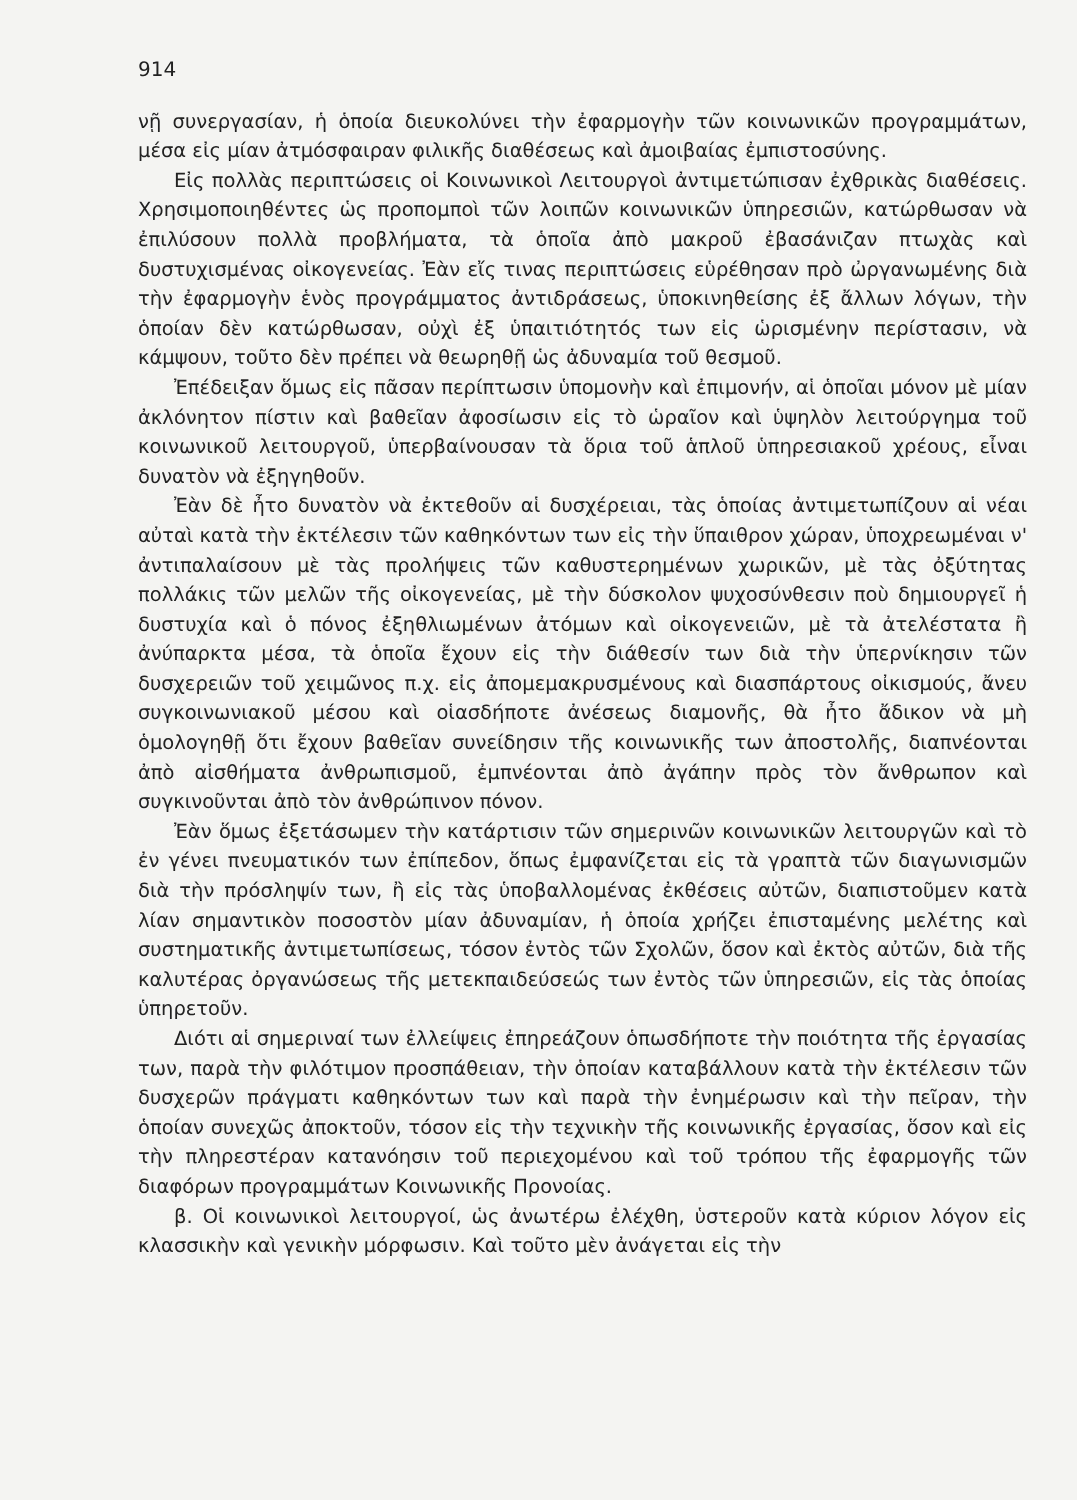914
νῇ συνεργασίαν, ἡ ὁποία διευκολύνει τὴν ἐφαρμογὴν τῶν κοινωνικῶν προγραμμάτων, μέσα εἰς μίαν ἀτμόσφαιραν φιλικῆς διαθέσεως καὶ ἀμοιβαίας ἐμπιστοσύνης.
Εἰς πολλὰς περιπτώσεις οἱ Κοινωνικοὶ Λειτουργοὶ ἀντιμετώπισαν ἐχθρικὰς διαθέσεις. Χρησιμοποιηθέντες ὡς προπομποὶ τῶν λοιπῶν κοινωνικῶν ὑπηρεσιῶν, κατώρθωσαν νὰ ἐπιλύσουν πολλὰ προβλήματα, τὰ ὁποῖα ἀπὸ μακροῦ ἐβασάνιζαν πτωχὰς καὶ δυστυχισμένας οἰκογενείας. Ἐὰν εἴς τινας περιπτώσεις εὑρέθησαν πρὸ ὠργανωμένης διὰ τὴν ἐφαρμογὴν ἑνὸς προγράμματος ἀντιδράσεως, ὑποκινηθείσης ἐξ ἄλλων λόγων, τὴν ὁποίαν δὲν κατώρθωσαν, οὐχὶ ἐξ ὑπαιτιότητός των εἰς ὡρισμένην περίστασιν, νὰ κάμψουν, τοῦτο δὲν πρέπει νὰ θεωρηθῇ ὡς ἀδυναμία τοῦ θεσμοῦ.
Ἐπέδειξαν ὅμως εἰς πᾶσαν περίπτωσιν ὑπομονὴν καὶ ἐπιμονήν, αἱ ὁποῖαι μόνον μὲ μίαν ἀκλόνητον πίστιν καὶ βαθεῖαν ἀφοσίωσιν εἰς τὸ ὡραῖον καὶ ὑψηλὸν λειτούργημα τοῦ κοινωνικοῦ λειτουργοῦ, ὑπερβαίνουσαν τὰ ὅρια τοῦ ἁπλοῦ ὑπηρεσιακοῦ χρέους, εἶναι δυνατὸν νὰ ἐξηγηθοῦν.
Ἐὰν δὲ ἦτο δυνατὸν νὰ ἐκτεθοῦν αἱ δυσχέρειαι, τὰς ὁποίας ἀντιμετωπίζουν αἱ νέαι αὐταὶ κατὰ τὴν ἐκτέλεσιν τῶν καθηκόντων των εἰς τὴν ὕπαιθρον χώραν, ὑποχρεωμέναι ν' ἀντιπαλαίσουν μὲ τὰς προλήψεις τῶν καθυστερημένων χωρικῶν, μὲ τὰς ὀξύτητας πολλάκις τῶν μελῶν τῆς οἰκογενείας, μὲ τὴν δύσκολον ψυχοσύνθεσιν ποὺ δημιουργεῖ ἡ δυστυχία καὶ ὁ πόνος ἐξηθλιωμένων ἀτόμων καὶ οἰκογενειῶν, μὲ τὰ ἀτελέστατα ἢ ἀνύπαρκτα μέσα, τὰ ὁποῖα ἔχουν εἰς τὴν διάθεσίν των διὰ τὴν ὑπερνίκησιν τῶν δυσχερειῶν τοῦ χειμῶνος π.χ. εἰς ἀπομεμακρυσμένους καὶ διασπάρτους οἰκισμούς, ἄνευ συγκοινωνιακοῦ μέσου καὶ οἱασδήποτε ἀνέσεως διαμονῆς, θὰ ἦτο ἄδικον νὰ μὴ ὁμολογηθῇ ὅτι ἔχουν βαθεῖαν συνείδησιν τῆς κοινωνικῆς των ἀποστολῆς, διαπνέονται ἀπὸ αἰσθήματα ἀνθρωπισμοῦ, ἐμπνέονται ἀπὸ ἀγάπην πρὸς τὸν ἄνθρωπον καὶ συγκινοῦνται ἀπὸ τὸν ἀνθρώπινον πόνον.
Ἐὰν ὅμως ἐξετάσωμεν τὴν κατάρτισιν τῶν σημερινῶν κοινωνικῶν λειτουργῶν καὶ τὸ ἐν γένει πνευματικόν των ἐπίπεδον, ὅπως ἐμφανίζεται εἰς τὰ γραπτὰ τῶν διαγωνισμῶν διὰ τὴν πρόσληψίν των, ἢ εἰς τὰς ὑποβαλλομένας ἐκθέσεις αὐτῶν, διαπιστοῦμεν κατὰ λίαν σημαντικὸν ποσοστὸν μίαν ἀδυναμίαν, ἡ ὁποία χρήζει ἐπισταμένης μελέτης καὶ συστηματικῆς ἀντιμετωπίσεως, τόσον ἐντὸς τῶν Σχολῶν, ὅσον καὶ ἐκτὸς αὐτῶν, διὰ τῆς καλυτέρας ὀργανώσεως τῆς μετεκπαιδεύσεώς των ἐντὸς τῶν ὑπηρεσιῶν, εἰς τὰς ὁποίας ὑπηρετοῦν.
Διότι αἱ σημεριναί των ἐλλείψεις ἐπηρεάζουν ὁπωσδήποτε τὴν ποιότητα τῆς ἐργασίας των, παρὰ τὴν φιλότιμον προσπάθειαν, τὴν ὁποίαν καταβάλλουν κατὰ τὴν ἐκτέλεσιν τῶν δυσχερῶν πράγματι καθηκόντων των καὶ παρὰ τὴν ἐνημέρωσιν καὶ τὴν πεῖραν, τὴν ὁποίαν συνεχῶς ἀποκτοῦν, τόσον εἰς τὴν τεχνικὴν τῆς κοινωνικῆς ἐργασίας, ὅσον καὶ εἰς τὴν πληρεστέραν κατανόησιν τοῦ περιεχομένου καὶ τοῦ τρόπου τῆς ἐφαρμογῆς τῶν διαφόρων προγραμμάτων Κοινωνικῆς Προνοίας.
β. Οἱ κοινωνικοὶ λειτουργοί, ὡς ἀνωτέρω ἐλέχθη, ὑστεροῦν κατὰ κύριον λόγον εἰς κλασσικὴν καὶ γενικὴν μόρφωσιν. Καὶ τοῦτο μὲν ἀνάγεται εἰς τὴν